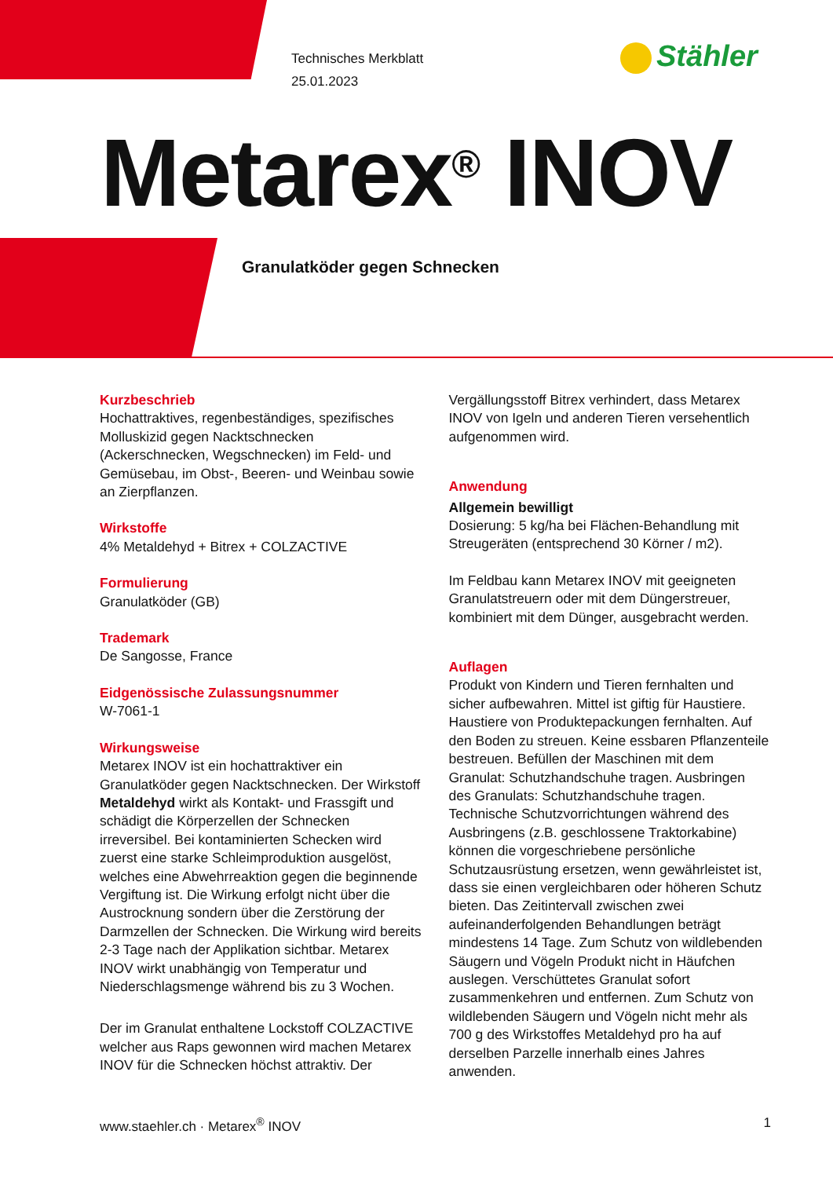Technisches Merkblatt
25.01.2023
Stähler
Metarex<sup>®</sup> INOV
Granulatköder gegen Schnecken
Kurzbeschrieb
Hochattraktives, regenbeständiges, spezifisches Molluskizid gegen Nacktschnecken (Ackerschnecken, Wegschnecken) im Feld- und Gemüsebau, im Obst-, Beeren- und Weinbau sowie an Zierpflanzen.
Wirkstoffe
4% Metaldehyd + Bitrex + COLZACTIVE
Formulierung
Granulatköder (GB)
Trademark
De Sangosse, France
Eidgenössische Zulassungsnummer
W-7061-1
Wirkungsweise
Metarex INOV ist ein hochattraktiver ein Granulatköder gegen Nacktschnecken. Der Wirkstoff Metaldehyd wirkt als Kontakt- und Frassgift und schädigt die Körperzellen der Schnecken irreversibel. Bei kontaminierten Schecken wird zuerst eine starke Schleimproduktion ausgelöst, welches eine Abwehrreaktion gegen die beginnende Vergiftung ist. Die Wirkung erfolgt nicht über die Austrocknung sondern über die Zerstörung der Darmzellen der Schnecken. Die Wirkung wird bereits 2-3 Tage nach der Applikation sichtbar. Metarex INOV wirkt unabhängig von Temperatur und Niederschlagsmenge während bis zu 3 Wochen.
Der im Granulat enthaltene Lockstoff COLZACTIVE welcher aus Raps gewonnen wird machen Metarex INOV für die Schnecken höchst attraktiv. Der
Vergällungsstoff Bitrex verhindert, dass Metarex INOV von Igeln und anderen Tieren versehentlich aufgenommen wird.
Anwendung
Allgemein bewilligt
Dosierung: 5 kg/ha bei Flächen-Behandlung mit Streugeräten (entsprechend 30 Körner / m2).
Im Feldbau kann Metarex INOV mit geeigneten Granulatstreuern oder mit dem Düngerstreuer, kombiniert mit dem Dünger, ausgebracht werden.
Auflagen
Produkt von Kindern und Tieren fernhalten und sicher aufbewahren. Mittel ist giftig für Haustiere. Haustiere von Produktepackungen fernhalten. Auf den Boden zu streuen. Keine essbaren Pflanzenteile bestreuen. Befüllen der Maschinen mit dem Granulat: Schutzhandschuhe tragen. Ausbringen des Granulats: Schutzhandschuhe tragen. Technische Schutzvorrichtungen während des Ausbringens (z.B. geschlossene Traktorkabine) können die vorgeschriebene persönliche Schutzausrüstung ersetzen, wenn gewährleistet ist, dass sie einen vergleichbaren oder höheren Schutz bieten. Das Zeitintervall zwischen zwei aufeinanderfolgenden Behandlungen beträgt mindestens 14 Tage. Zum Schutz von wildlebenden Säugern und Vögeln Produkt nicht in Häufchen auslegen. Verschüttetes Granulat sofort zusammenkehren und entfernen. Zum Schutz von wildlebenden Säugern und Vögeln nicht mehr als 700 g des Wirkstoffes Metaldehyd pro ha auf derselben Parzelle innerhalb eines Jahres anwenden.
www.staehler.ch · Metarex<sup>®</sup> INOV 1